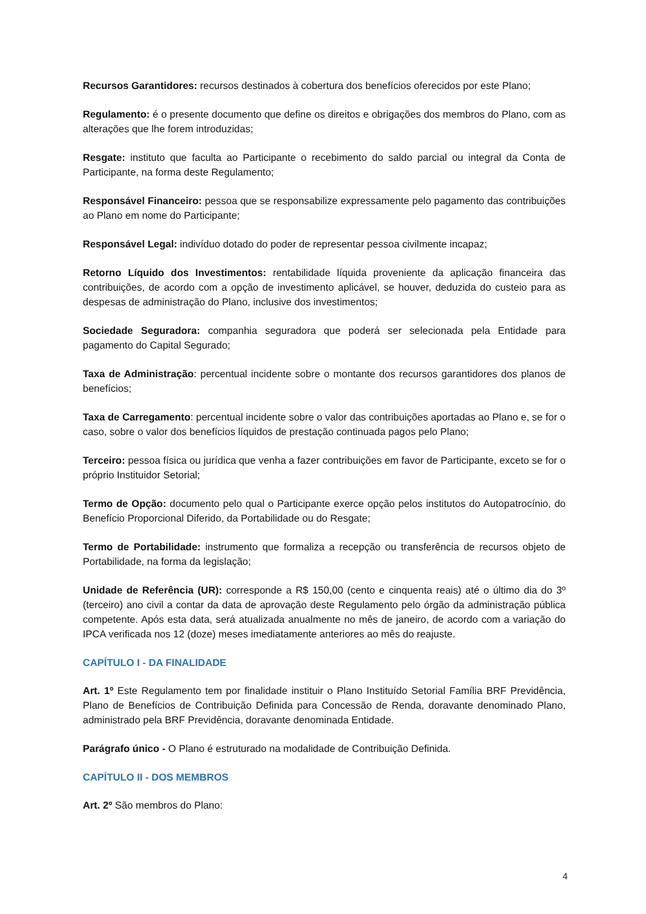Recursos Garantidores: recursos destinados à cobertura dos benefícios oferecidos por este Plano;
Regulamento: é o presente documento que define os direitos e obrigações dos membros do Plano, com as alterações que lhe forem introduzidas;
Resgate: instituto que faculta ao Participante o recebimento do saldo parcial ou integral da Conta de Participante, na forma deste Regulamento;
Responsável Financeiro: pessoa que se responsabilize expressamente pelo pagamento das contribuições ao Plano em nome do Participante;
Responsável Legal: indivíduo dotado do poder de representar pessoa civilmente incapaz;
Retorno Líquido dos Investimentos: rentabilidade líquida proveniente da aplicação financeira das contribuições, de acordo com a opção de investimento aplicável, se houver, deduzida do custeio para as despesas de administração do Plano, inclusive dos investimentos;
Sociedade Seguradora: companhia seguradora que poderá ser selecionada pela Entidade para pagamento do Capital Segurado;
Taxa de Administração: percentual incidente sobre o montante dos recursos garantidores dos planos de benefícios;
Taxa de Carregamento: percentual incidente sobre o valor das contribuições aportadas ao Plano e, se for o caso, sobre o valor dos benefícios líquidos de prestação continuada pagos pelo Plano;
Terceiro: pessoa física ou jurídica que venha a fazer contribuições em favor de Participante, exceto se for o próprio Instituidor Setorial;
Termo de Opção: documento pelo qual o Participante exerce opção pelos institutos do Autopatrocínio, do Benefício Proporcional Diferido, da Portabilidade ou do Resgate;
Termo de Portabilidade: instrumento que formaliza a recepção ou transferência de recursos objeto de Portabilidade, na forma da legislação;
Unidade de Referência (UR): corresponde a R$ 150,00 (cento e cinquenta reais) até o último dia do 3º (terceiro) ano civil a contar da data de aprovação deste Regulamento pelo órgão da administração pública competente. Após esta data, será atualizada anualmente no mês de janeiro, de acordo com a variação do IPCA verificada nos 12 (doze) meses imediatamente anteriores ao mês do reajuste.
CAPÍTULO I - DA FINALIDADE
Art. 1º Este Regulamento tem por finalidade instituir o Plano Instituído Setorial Família BRF Previdência, Plano de Benefícios de Contribuição Definida para Concessão de Renda, doravante denominado Plano, administrado pela BRF Previdência, doravante denominada Entidade.
Parágrafo único - O Plano é estruturado na modalidade de Contribuição Definida.
CAPÍTULO II - DOS MEMBROS
Art. 2º São membros do Plano:
4